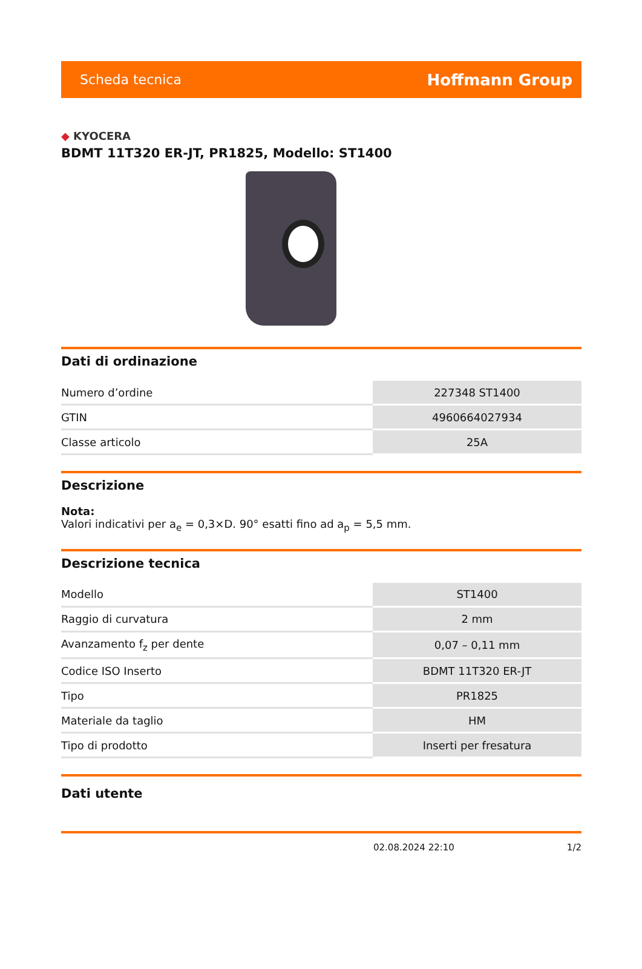Scheda tecnica Hoffmann Group
◆ KYOCERA
BDMT 11T320 ER-JT, PR1825, Modello: ST1400
Dati di ordinazione
| Numero d’ordine | 227348 ST1400 |
| GTIN | 4960664027934 |
| Classe articolo | 25A |
Descrizione
Nota:
Valori indicativi per a<sub>e</sub> = 0,3×D. 90° esatti fino ad a<sub>p</sub> = 5,5 mm.
Descrizione tecnica
| Modello | ST1400 |
| Raggio di curvatura | 2 mm |
| Avanzamento f<sub>z</sub> per dente | 0,07 – 0,11 mm |
| Codice ISO Inserto | BDMT 11T320 ER-JT |
| Tipo | PR1825 |
| Materiale da taglio | HM |
| Tipo di prodotto | Inserti per fresatura |
Dati utente
02.08.2024 22:10 1/2